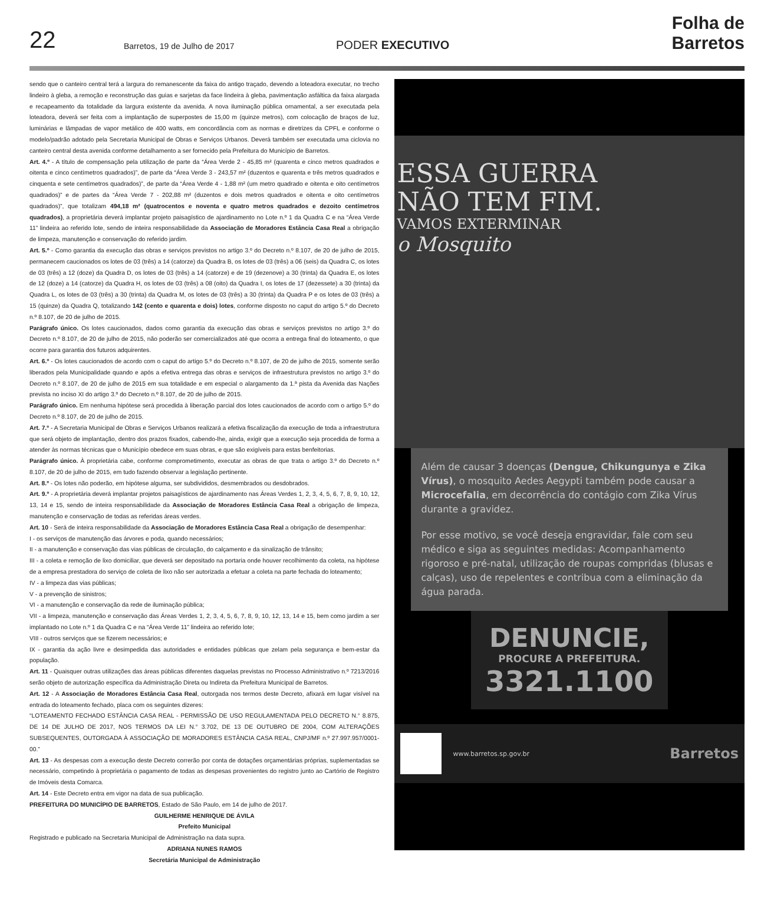22
Barretos, 19 de Julho de 2017
PODER EXECUTIVO
Folha de Barretos
sendo que o canteiro central terá a largura do remanescente da faixa do antigo traçado, devendo a loteadora executar, no trecho lindeiro à gleba, a remoção e reconstrução das guias e sarjetas da face lindeira à gleba, pavimentação asfáltica da faixa alargada e recapeamento da totalidade da largura existente da avenida. A nova iluminação pública ornamental, a ser executada pela loteadora, deverá ser feita com a implantação de superpostes de 15,00 m (quinze metros), com colocação de braços de luz, luminárias e lâmpadas de vapor metálico de 400 watts, em concordância com as normas e diretrizes da CPFL e conforme o modelo/padrão adotado pela Secretaria Municipal de Obras e Serviços Urbanos. Deverá também ser executada uma ciclovia no canteiro central desta avenida conforme detalhamento a ser fornecido pela Prefeitura do Município de Barretos.
Art. 4.º - A título de compensação pela utilização de parte da “Área Verde 2 - 45,85 m² (quarenta e cinco metros quadrados e oitenta e cinco centímetros quadrados)”, de parte da “Área Verde 3 - 243,57 m² (duzentos e quarenta e três metros quadrados e cinquenta e sete centímetros quadrados)”, de parte da “Área Verde 4 - 1,88 m² (um metro quadrado e oitenta e oito centímetros quadrados)” e de partes da “Área Verde 7 - 202,88 m² (duzentos e dois metros quadrados e oitenta e oito centímetros quadrados)”, que totalizam 494,18 m² (quatrocentos e noventa e quatro metros quadrados e dezoito centímetros quadrados), a proprietária deverá implantar projeto paisagístico de ajardinamento no Lote n.º 1 da Quadra C e na “Área Verde 11” lindeira ao referido lote, sendo de inteira responsabilidade da Associação de Moradores Estância Casa Real a obrigação de limpeza, manutenção e conservação do referido jardim.
Art. 5.º - Como garantia da execução das obras e serviços previstos no artigo 3.º do Decreto n.º 8.107, de 20 de julho de 2015, permanecem caucionados os lotes de 03 (três) a 14 (catorze) da Quadra B, os lotes de 03 (três) a 06 (seis) da Quadra C, os lotes de 03 (três) a 12 (doze) da Quadra D, os lotes de 03 (três) a 14 (catorze) e de 19 (dezenove) a 30 (trinta) da Quadra E, os lotes de 12 (doze) a 14 (catorze) da Quadra H, os lotes de 03 (três) a 08 (oito) da Quadra I, os lotes de 17 (dezessete) a 30 (trinta) da Quadra L, os lotes de 03 (três) a 30 (trinta) da Quadra M, os lotes de 03 (três) a 30 (trinta) da Quadra P e os lotes de 03 (três) a 15 (quinze) da Quadra Q, totalizando 142 (cento e quarenta e dois) lotes, conforme disposto no caput do artigo 5.º do Decreto n.º 8.107, de 20 de julho de 2015.
Parágrafo único. Os lotes caucionados, dados como garantia da execução das obras e serviços previstos no artigo 3.º do Decreto n.º 8.107, de 20 de julho de 2015, não poderão ser comercializados até que ocorra a entrega final do loteamento, o que ocorre para garantia dos futuros adquirentes.
Art. 6.º - Os lotes caucionados de acordo com o caput do artigo 5.º do Decreto n.º 8.107, de 20 de julho de 2015, somente serão liberados pela Municipalidade quando e após a efetiva entrega das obras e serviços de infraestrutura previstos no artigo 3.º do Decreto n.º 8.107, de 20 de julho de 2015 em sua totalidade e em especial o alargamento da 1.ª pista da Avenida das Nações prevista no inciso XI do artigo 3.º do Decreto n.º 8.107, de 20 de julho de 2015.
Parágrafo único. Em nenhuma hipótese será procedida à liberação parcial dos lotes caucionados de acordo com o artigo 5.º do Decreto n.º 8.107, de 20 de julho de 2015.
Art. 7.º - A Secretaria Municipal de Obras e Serviços Urbanos realizará a efetiva fiscalização da execução de toda a infraestrutura que será objeto de implantação, dentro dos prazos fixados, cabendo-lhe, ainda, exigir que a execução seja procedida de forma a atender às normas técnicas que o Município obedece em suas obras, e que são exigíveis para estas benfeitorias.
Parágrafo único. À proprietária cabe, conforme comprometimento, executar as obras de que trata o artigo 3.º do Decreto n.º 8.107, de 20 de julho de 2015, em tudo fazendo observar a legislação pertinente.
Art. 8.º - Os lotes não poderão, em hipótese alguma, ser subdivididos, desmembrados ou desdobrados.
Art. 9.º - A proprietária deverá implantar projetos paisagísticos de ajardinamento nas Áreas Verdes 1, 2, 3, 4, 5, 6, 7, 8, 9, 10, 12, 13, 14 e 15, sendo de inteira responsabilidade da Associação de Moradores Estância Casa Real a obrigação de limpeza, manutenção e conservação de todas as referidas áreas verdes.
Art. 10 - Será de inteira responsabilidade da Associação de Moradores Estância Casa Real a obrigação de desempenhar:
I - os serviços de manutenção das árvores e poda, quando necessários;
II - a manutenção e conservação das vias públicas de circulação, do calçamento e da sinalização de trânsito;
III - a coleta e remoção de lixo domiciliar, que deverá ser depositado na portaria onde houver recolhimento da coleta, na hipótese de a empresa prestadora do serviço de coleta de lixo não ser autorizada a efetuar a coleta na parte fechada do loteamento;
IV - a limpeza das vias públicas;
V - a prevenção de sinistros;
VI - a manutenção e conservação da rede de iluminação pública;
VII - a limpeza, manutenção e conservação das Áreas Verdes 1, 2, 3, 4, 5, 6, 7, 8, 9, 10, 12, 13, 14 e 15, bem como jardim a ser implantado no Lote n.º 1 da Quadra C e na “Área Verde 11” lindeira ao referido lote;
VIII - outros serviços que se fizerem necessários; e
IX - garantia da ação livre e desimpedida das autoridades e entidades públicas que zelam pela segurança e bem-estar da população.
Art. 11 - Quaisquer outras utilizações das áreas públicas diferentes daquelas previstas no Processo Administrativo n.º 7213/2016 serão objeto de autorização específica da Administração Direta ou Indireta da Prefeitura Municipal de Barretos.
Art. 12 - A Associação de Moradores Estância Casa Real, outorgada nos termos deste Decreto, afixará em lugar visível na entrada do loteamento fechado, placa com os seguintes dizeres:
“LOTEAMENTO FECHADO ESTÂNCIA CASA REAL - PERMISSÃO DE USO REGULAMENTADA PELO DECRETO N.° 8.875, DE 14 DE JULHO DE 2017, NOS TERMOS DA LEI N.° 3.702, DE 13 DE OUTUBRO DE 2004, COM ALTERAÇÕES SUBSEQUENTES, OUTORGADA À ASSOCIAÇÃO DE MORADORES ESTÂNCIA CASA REAL, CNPJ/MF n.º 27.997.957/0001-00.”
Art. 13 - As despesas com a execução deste Decreto correrão por conta de dotações orçamentárias próprias, suplementadas se necessário, competindo à proprietária o pagamento de todas as despesas provenientes do registro junto ao Cartório de Registro de Imóveis desta Comarca.
Art. 14 - Este Decreto entra em vigor na data de sua publicação.
PREFEITURA DO MUNICÍPIO DE BARRETOS, Estado de São Paulo, em 14 de julho de 2017.
GUILHERME HENRIQUE DE ÁVILA
Prefeito Municipal
Registrado e publicado na Secretaria Municipal de Administração na data supra.
ADRIANA NUNES RAMOS
Secretária Municipal de Administração
ESSA GUERRA
NÃO TEM FIM.
VAMOS EXTERMINAR
o Mosquito
Além de causar 3 doenças (Dengue, Chikungunya e Zika Vírus), o mosquito Aedes Aegypti também pode causar a Microcefalia, em decorrência do contágio com Zika Vírus durante a gravidez.
Por esse motivo, se você deseja engravidar, fale com seu médico e siga as seguintes medidas: Acompanhamento rigoroso e pré-natal, utilização de roupas compridas (blusas e calças), uso de repelentes e contribua com a eliminação da água parada.
DENUNCIE,
PROCURE A PREFEITURA.
3321.1100
www.barretos.sp.gov.br
Barretos